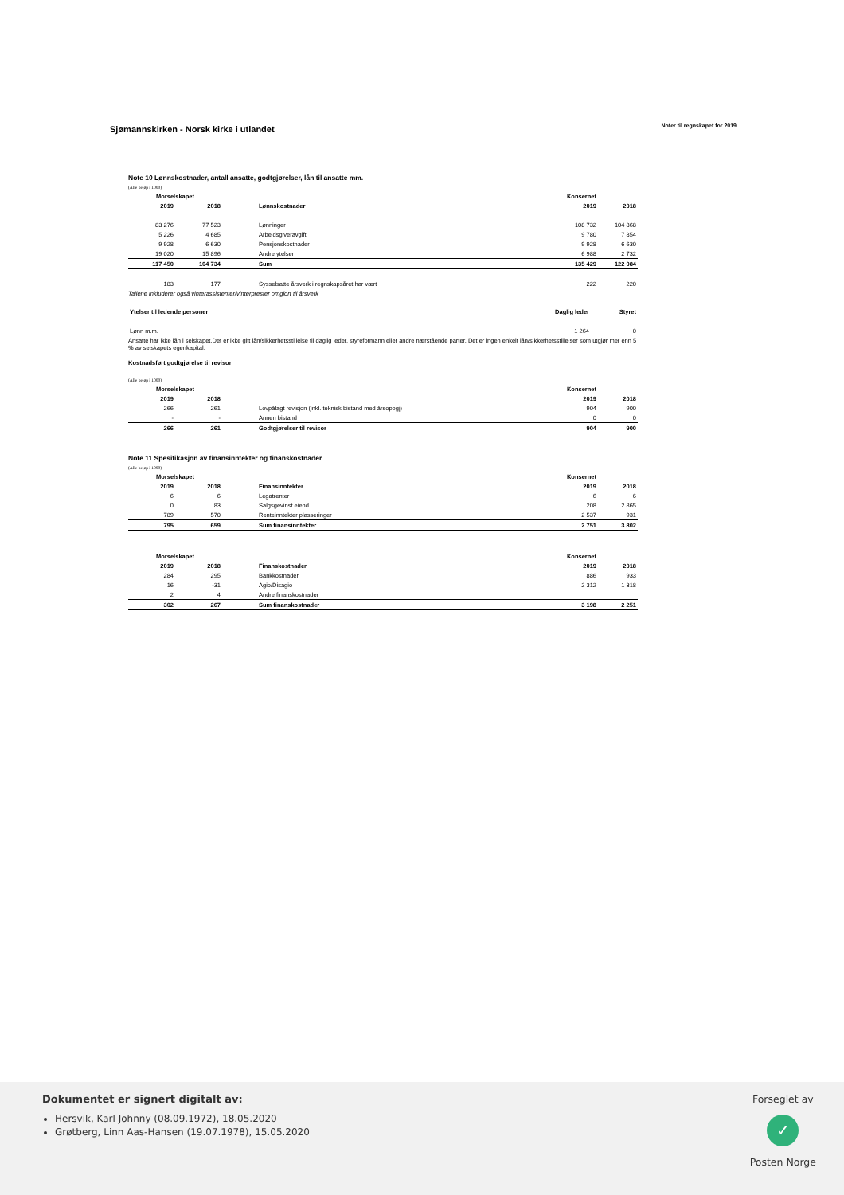Sjømannskirken - Norsk kirke i utlandet
Noter til regnskapet for 2019
Note 10 Lønnskostnader, antall ansatte, godtgjørelser, lån til ansatte mm.
(Alle beløp i 1000)
| Morselskapet | | | | Konsernet | |
| 2019 | 2018 | | Lønnskostnader | 2019 | 2018 |
| 83 276 | 77 523 | | Lønninger | 108 732 | 104 868 |
| 5 226 | 4 685 | | Arbeidsgiveravgift | 9 780 | 7 854 |
| 9 928 | 6 630 | | Pensjonskostnader | 9 928 | 6 630 |
| 19 020 | 15 896 | | Andre ytelser | 6 988 | 2 732 |
| 117 450 | 104 734 | | Sum | 135 429 | 122 084 |
| 183 | 177 | | Sysselsatte årsverk i regnskapsåret har vært | 222 | 220 |
Tallene inkluderer også vinterassistenter/vinterprester omgjort til årsverk
| Ytelser til ledende personer | Daglig leder | Styret |
| --- | --- | --- |
| Lønn m.m. | 1 264 | 0 |
Ansatte har ikke lån i selskapet.Det er ikke gitt lån/sikkerhetsstillelse til daglig leder, styreformann eller andre nærstående parter. Det er ingen enkelt lån/sikkerhetsstillelser som utgjør mer enn 5 % av selskapets egenkapital.
Kostnadsført godtgjørelse til revisor
(Alle beløp i 1000)
| Morselskapet | | | | Konsernet | |
| 2019 | 2018 | | | 2019 | 2018 |
| 266 | 261 | | Lovpålagt revisjon (inkl. teknisk bistand med årsoppgj) | 904 | 900 |
| - | - | | Annen bistand | 0 | 0 |
| 266 | 261 | | Godtgjørelser til revisor | 904 | 900 |
Note 11 Spesifikasjon av finansinntekter og finanskostnader
(Alle beløp i 1000)
| Morselskapet | | | | Konsernet | |
| 2019 | 2018 | | Finansinntekter | 2019 | 2018 |
| 6 | 6 | | Legatrenter | 6 | 6 |
| 0 | 83 | | Salgsgevinst eiend. | 208 | 2 865 |
| 789 | 570 | | Renteinntekter plasseringer | 2 537 | 931 |
| 795 | 659 | | Sum finansinntekter | 2 751 | 3 802 |
| Morselskapet | | | | Konsernet | |
| 2019 | 2018 | | Finanskostnader | 2019 | 2018 |
| 284 | 295 | | Bankkostnader | 886 | 933 |
| 16 | -31 | | Agio/Disagio | 2 312 | 1 318 |
| 2 | 4 | | Andre finanskostnader | | |
| 302 | 267 | | Sum finanskostnader | 3 198 | 2 251 |
Dokumentet er signert digitalt av:
Hersvik, Karl Johnny (08.09.1972), 18.05.2020
Grøtberg, Linn Aas-Hansen (19.07.1978), 15.05.2020
Forseglet av
✓
Posten Norge